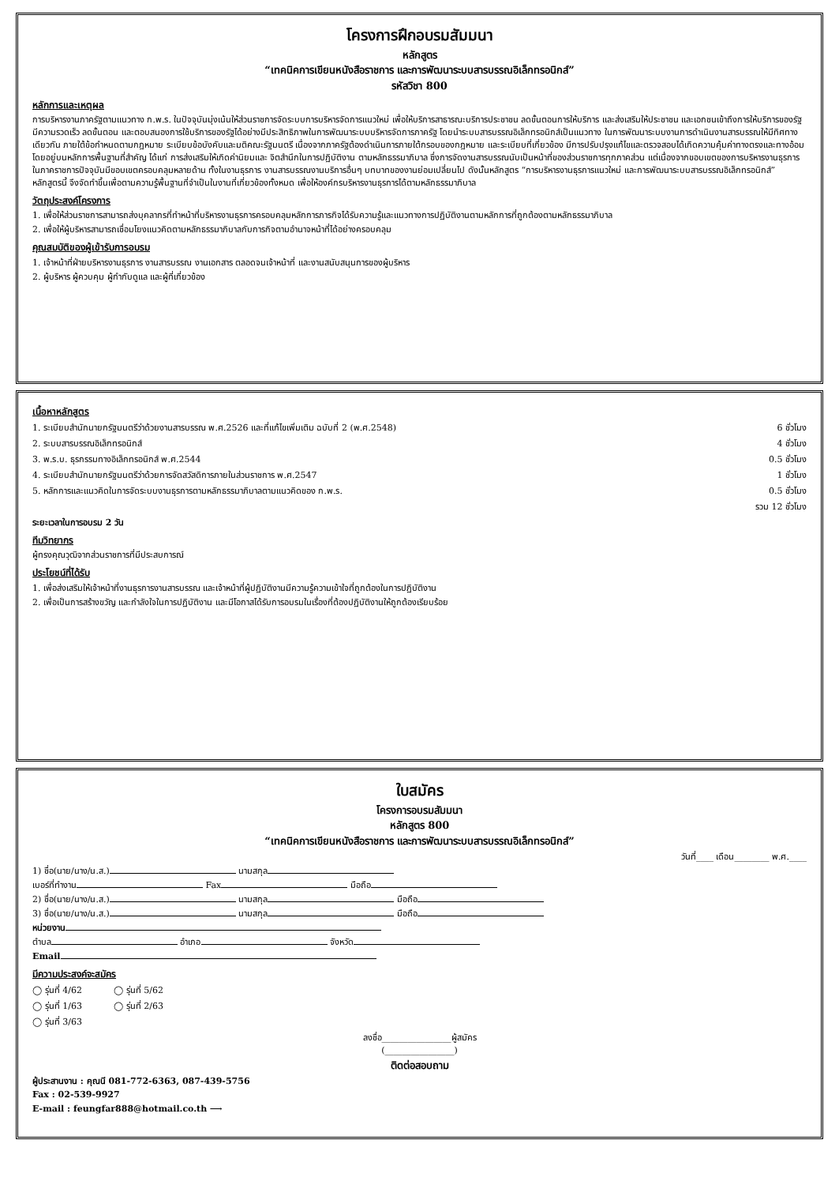โครงการฝึกอบรมสัมมนา
หลักสูตร
“เทคนิคการเขียนหนังสือราชการ และการพัฒนาระบบสารบรรณอิเล็กทรอนิกส์”
รหัสวิชา 800
หลักการและเหตุผล
การบริหารงานภาครัฐตามแนวทาง ก.พ.ร. ในปัจจุบันมุ่งเน้นให้ส่วนราชการจัดระบบการบริหารจัดการแนวใหม่ เพื่อให้บริการสาธารณะบริการประชาชน ลดขั้นตอนการให้บริการ และส่งเสริมให้ประชาชน และเอกชนเข้าถึงการให้บริการของรัฐมีความรวดเร็ว ลดขั้นตอน และตอบสนองการใช้บริการของรัฐได้อย่างมีประสิทธิภาพในการพัฒนาระบบบริหารจัดการภาครัฐ โดยนำระบบสารบรรณอิเล็กทรอนิกส์เป็นแนวทาง ในการพัฒนาระบบงานการดำเนินงานสารบรรณให้มีทิศทางเดียวกัน ภายใต้ข้อกำหนดตามกฎหมาย ระเบียบข้อบังคับและมติคณะรัฐมนตรี เนื่องจากภาครัฐต้องดำเนินการภายใต้กรอบของกฎหมาย และระเบียบที่เกี่ยวข้อง มีการปรับปรุงแก้ไขและตรวจสอบได้เกิดความคุ้มค่าทางตรงและทางอ้อม โดยอยู่บนหลักการพื้นฐานที่สำคัญ ได้แก่ การส่งเสริมให้เกิดค่านิยมและ จิตสำนึกในการปฏิบัติงาน ตามหลักธรรมาภิบาล ซึ่งการจัดงานสารบรรณนับเป็นหน้าที่ของส่วนราชการทุกภาคส่วน แต่เนื่องจากขอบเขตของการบริหารงานธุรการในภาคราชการปัจจุบันมีขอบเขตครอบคลุมหลายด้าน ทั้งในงานธุรการ งานสารบรรณงานบริการอื่นๆ บทบาทของงานย่อมเปลี่ยนไป ดังนั้นหลักสูตร “การบริหารงานธุรการแนวใหม่ และการพัฒนาระบบสารบรรณอิเล็กทรอนิกส์” หลักสูตรนี้ จึงจัดทำขึ้นเพื่อตามความรู้พื้นฐานที่จำเป็นในงานที่เกี่ยวข้องทั้งหมด เพื่อให้องค์กรบริหารงานธุรการได้ตามหลักธรรมาภิบาล
วัตถุประสงค์โครงการ
1. เพื่อให้ส่วนราชการสามารถส่งบุคลากรที่ทำหน้าที่บริหารงานธุรการครอบคลุมหลักการภารกิจได้รับความรู้และแนวทางการปฏิบัติงานตามหลักการที่ถูกต้องตามหลักธรรมาภิบาล
2. เพื่อให้ผู้บริหารสามารถเชื่อมโยงแนวคิดตามหลักธรรมาภิบาลกับการกิจตามอำนาจหน้าที่ได้อย่างครอบคลุม
คุณสมบัติของผู้เข้ารับการอบรม
1. เจ้าหน้าที่ฝ่ายบริหารงานธุรการ งานสารบรรณ งานเอกสาร ตลอดจนเจ้าหน้าที่ และงานสนับสนุนการของผู้บริหาร
2. ผู้บริหาร ผู้ควบคุม ผู้กำกับดูแล และผู้ที่เกี่ยวข้อง
เนื้อหาหลักสูตร
1. ระเบียบสำนักนายกรัฐมนตรีว่าด้วยงานสารบรรณ พ.ศ.2526 และที่แก้ไขเพิ่มเติม ฉบับที่ 2 (พ.ศ.2548)
6 ชั่วโมง
2. ระบบสารบรรณอิเล็กทรอนิกส์ 4 ชั่วโมง
3. พ.ร.บ. ธุรกรรมทางอิเล็กทรอนิกส์ พ.ศ.2544
0.5 ชั่วโมง
4. ระเบียบสำนักนายกรัฐมนตรีว่าด้วยการจัดสวัสดิการภายในส่วนราชการ พ.ศ.2547
1 ชั่วโมง
5. หลักการและแนวคิดในการจัดระบบงานธุรการตามหลักธรรมาภิบาลตามแนวคิดของ ก.พ.ร.
0.5 ชั่วโมง
รวม 12 ชั่วโมง
ระยะเวลาในการอบรม 2 วัน
ทีมวิทยากร
ผู้ทรงคุณวุฒิจากส่วนราชการที่มีประสบการณ์
ประโยชน์ที่ได้รับ
1. เพื่อส่งเสริมให้เจ้าหน้าที่งานธุรการงานสารบรรณ และเจ้าหน้าที่ผู้ปฏิบัติงานมีความรู้ความเข้าใจที่ถูกต้องในการปฏิบัติงาน
2. เพื่อเป็นการสร้างขวัญ และกำลังใจในการปฏิบัติงาน และมีโอกาสได้รับการอบรมในเรื่องที่ต้องปฏิบัติงานให้ถูกต้องเรียบร้อย
ใบสมัคร
โครงการอบรมสัมมนา
หลักสูตร 800
“เทคนิคการเขียนหนังสือราชการ และการพัฒนาระบบสารบรรณอิเล็กทรอนิกส์”
วันที่____ เดือน________ พ.ศ.____
1) ชื่อ(นาย/นาง/น.ส.) นามสกุล
เบอร์ที่ทำงาน Fax มือถือ
2) ชื่อ(นาย/นาง/น.ส.) นามสกุล มือถือ
3) ชื่อ(นาย/นาง/น.ส.) นามสกุล มือถือ
หน่วยงาน
ตำบล อำเภอ จังหวัด
Email
มีความประสงค์จะสมัคร
◯ รุ่นที่ 4/62 ◯ รุ่นที่ 5/62
◯ รุ่นที่ 1/63 ◯ รุ่นที่ 2/63
◯ รุ่นที่ 3/63
ลงชื่อ________________ผู้สมัคร
(________________)
ติดต่อสอบถาม
ผู้ประสานงาน : คุณนี 081-772-6363, 087-439-5756
Fax : 02-539-9927
E-mail : feungfar888@hotmail.co.th ⟶